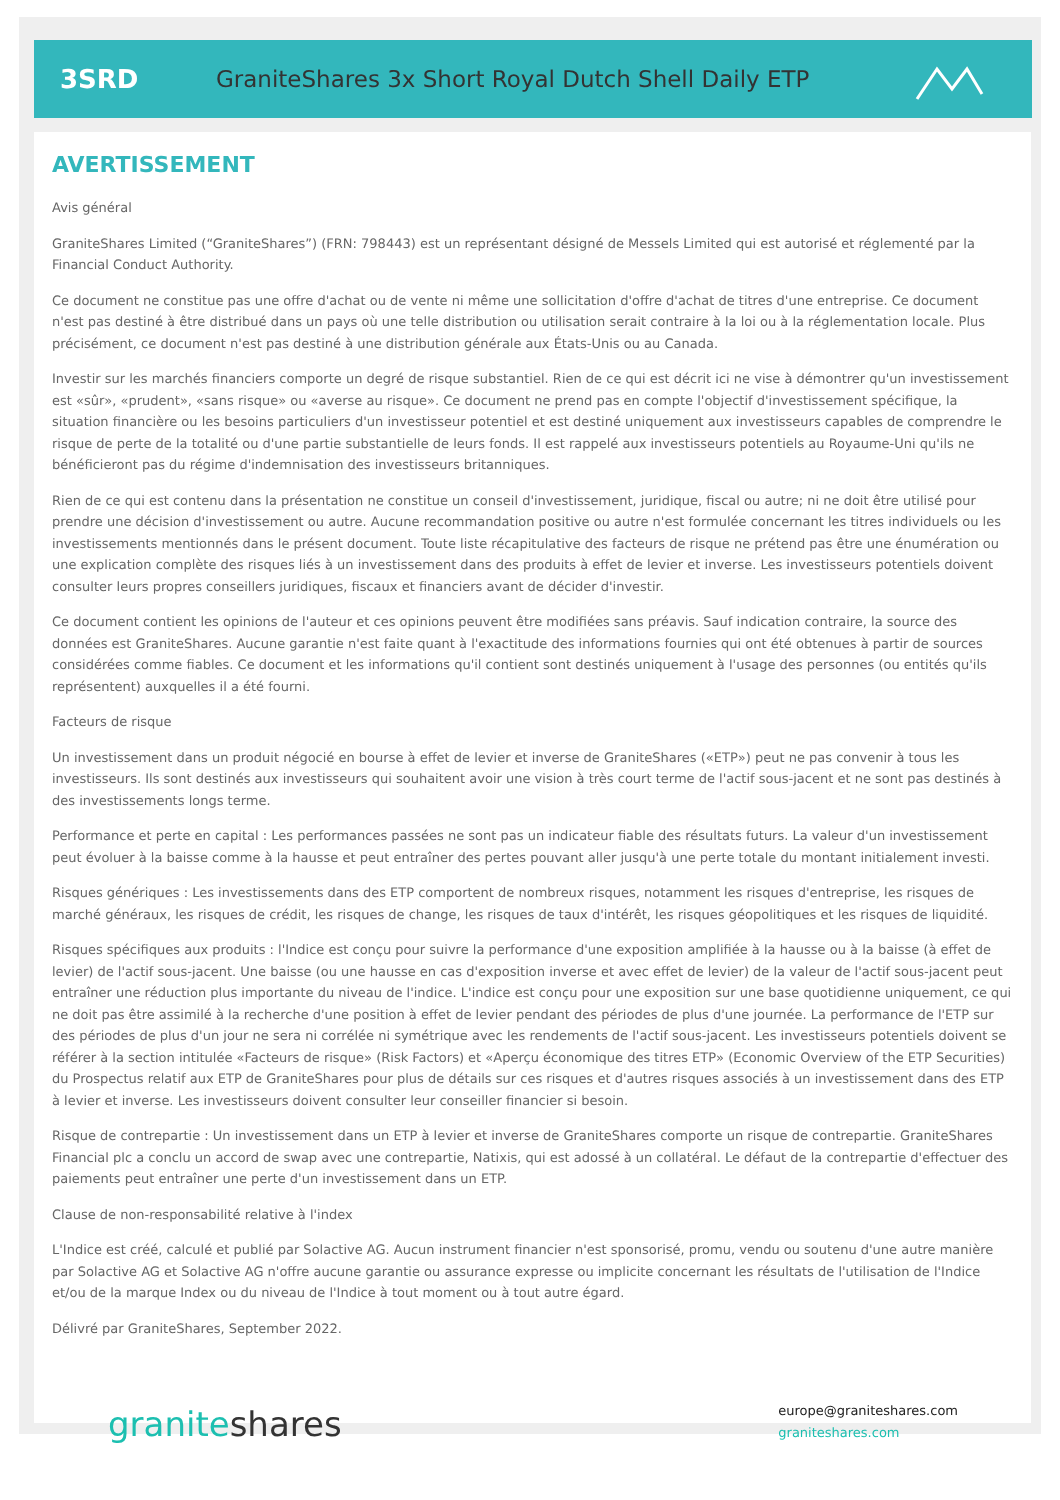3SRD
GraniteShares 3x Short Royal Dutch Shell Daily ETP
AVERTISSEMENT
Avis général
GraniteShares Limited (“GraniteShares”) (FRN: 798443) est un représentant désigné de Messels Limited qui est autorisé et réglementé par la Financial Conduct Authority.
Ce document ne constitue pas une offre d'achat ou de vente ni même une sollicitation d'offre d'achat de titres d'une entreprise. Ce document n'est pas destiné à être distribué dans un pays où une telle distribution ou utilisation serait contraire à la loi ou à la réglementation locale. Plus précisément, ce document n'est pas destiné à une distribution générale aux États-Unis ou au Canada.
Investir sur les marchés financiers comporte un degré de risque substantiel. Rien de ce qui est décrit ici ne vise à démontrer qu'un investissement est «sûr», «prudent», «sans risque» ou «averse au risque». Ce document ne prend pas en compte l'objectif d'investissement spécifique, la situation financière ou les besoins particuliers d'un investisseur potentiel et est destiné uniquement aux investisseurs capables de comprendre le risque de perte de la totalité ou d'une partie substantielle de leurs fonds. Il est rappelé aux investisseurs potentiels au Royaume-Uni qu'ils ne bénéficieront pas du régime d'indemnisation des investisseurs britanniques.
Rien de ce qui est contenu dans la présentation ne constitue un conseil d'investissement, juridique, fiscal ou autre; ni ne doit être utilisé pour prendre une décision d'investissement ou autre. Aucune recommandation positive ou autre n'est formulée concernant les titres individuels ou les investissements mentionnés dans le présent document. Toute liste récapitulative des facteurs de risque ne prétend pas être une énumération ou une explication complète des risques liés à un investissement dans des produits à effet de levier et inverse. Les investisseurs potentiels doivent consulter leurs propres conseillers juridiques, fiscaux et financiers avant de décider d'investir.
Ce document contient les opinions de l'auteur et ces opinions peuvent être modifiées sans préavis. Sauf indication contraire, la source des données est GraniteShares. Aucune garantie n'est faite quant à l'exactitude des informations fournies qui ont été obtenues à partir de sources considérées comme fiables. Ce document et les informations qu'il contient sont destinés uniquement à l'usage des personnes (ou entités qu'ils représentent) auxquelles il a été fourni.
Facteurs de risque
Un investissement dans un produit négocié en bourse à effet de levier et inverse de GraniteShares («ETP») peut ne pas convenir à tous les investisseurs. Ils sont destinés aux investisseurs qui souhaitent avoir une vision à très court terme de l'actif sous-jacent et ne sont pas destinés à des investissements longs terme.
Performance et perte en capital : Les performances passées ne sont pas un indicateur fiable des résultats futurs. La valeur d'un investissement peut évoluer à la baisse comme à la hausse et peut entraîner des pertes pouvant aller jusqu'à une perte totale du montant initialement investi.
Risques génériques : Les investissements dans des ETP comportent de nombreux risques, notamment les risques d'entreprise, les risques de marché généraux, les risques de crédit, les risques de change, les risques de taux d'intérêt, les risques géopolitiques et les risques de liquidité.
Risques spécifiques aux produits : l'Indice est conçu pour suivre la performance d'une exposition amplifiée à la hausse ou à la baisse (à effet de levier) de l'actif sous-jacent. Une baisse (ou une hausse en cas d'exposition inverse et avec effet de levier) de la valeur de l'actif sous-jacent peut entraîner une réduction plus importante du niveau de l'indice. L'indice est conçu pour une exposition sur une base quotidienne uniquement, ce qui ne doit pas être assimilé à la recherche d'une position à effet de levier pendant des périodes de plus d'une journée. La performance de l'ETP sur des périodes de plus d'un jour ne sera ni corrélée ni symétrique avec les rendements de l'actif sous-jacent. Les investisseurs potentiels doivent se référer à la section intitulée «Facteurs de risque» (Risk Factors) et «Aperçu économique des titres ETP» (Economic Overview of the ETP Securities) du Prospectus relatif aux ETP de GraniteShares pour plus de détails sur ces risques et d'autres risques associés à un investissement dans des ETP à levier et inverse. Les investisseurs doivent consulter leur conseiller financier si besoin.
Risque de contrepartie : Un investissement dans un ETP à levier et inverse de GraniteShares comporte un risque de contrepartie. GraniteShares Financial plc a conclu un accord de swap avec une contrepartie, Natixis, qui est adossé à un collatéral. Le défaut de la contrepartie d'effectuer des paiements peut entraîner une perte d'un investissement dans un ETP.
Clause de non-responsabilité relative à l'index
L'Indice est créé, calculé et publié par Solactive AG. Aucun instrument financier n'est sponsorisé, promu, vendu ou soutenu d'une autre manière par Solactive AG et Solactive AG n'offre aucune garantie ou assurance expresse ou implicite concernant les résultats de l'utilisation de l'Indice et/ou de la marque Index ou du niveau de l'Indice à tout moment ou à tout autre égard.
Délivré par GraniteShares, September 2022.
graniteshares
europe@graniteshares.com
graniteshares.com